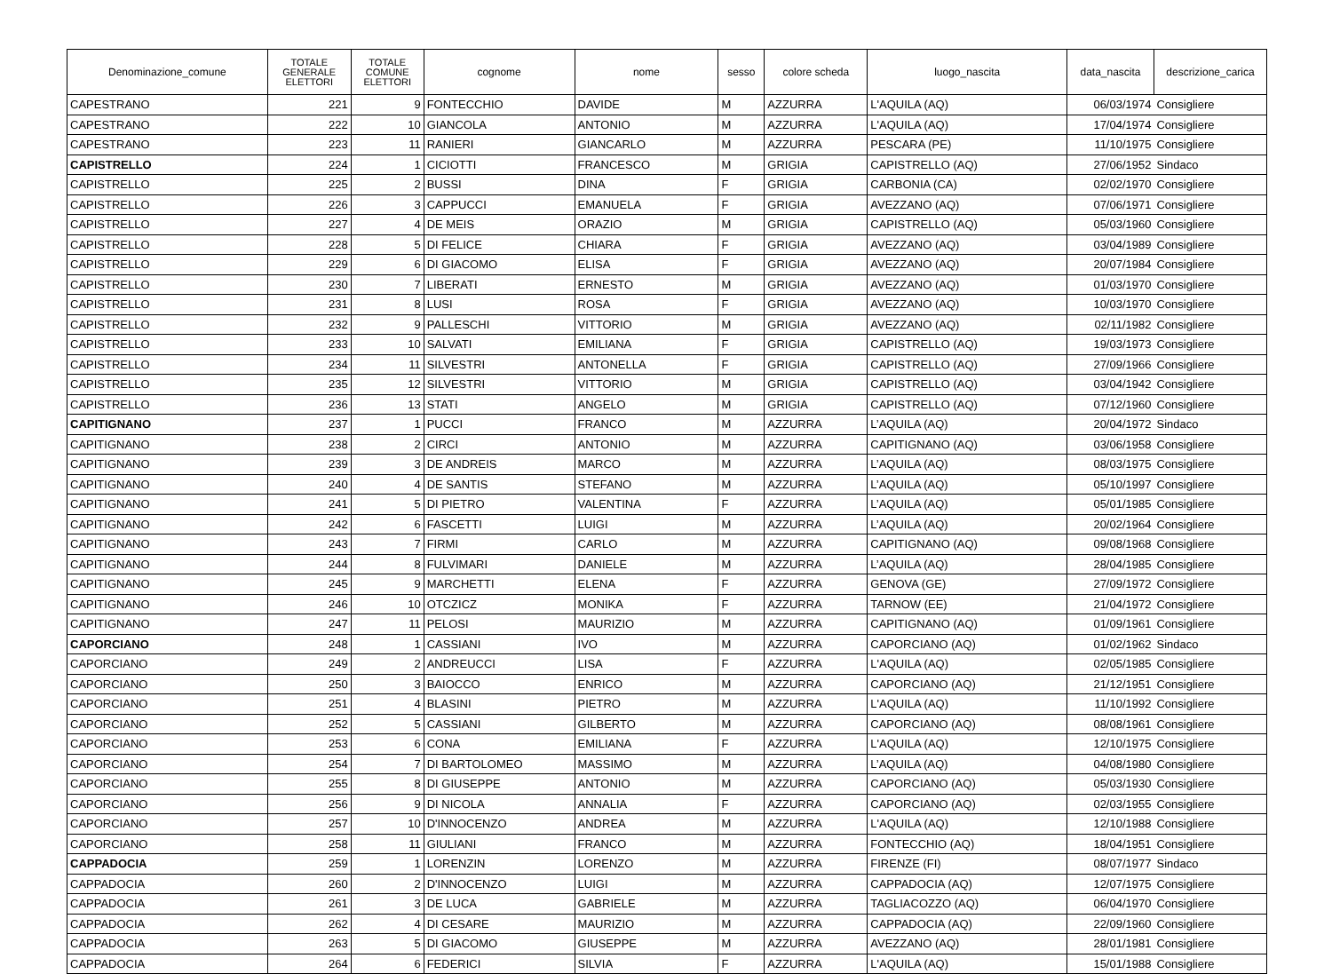| Denominazione_comune | TOTALE GENERALE ELETTORI | TOTALE COMUNE ELETTORI | cognome | nome | sesso | colore scheda | luogo_nascita | data_nascita | descrizione_carica |
| --- | --- | --- | --- | --- | --- | --- | --- | --- | --- |
| CAPESTRANO | 221 | 9 | FONTECCHIO | DAVIDE | M | AZZURRA | L'AQUILA (AQ) | 06/03/1974 | Consigliere |
| CAPESTRANO | 222 | 10 | GIANCOLA | ANTONIO | M | AZZURRA | L'AQUILA (AQ) | 17/04/1974 | Consigliere |
| CAPESTRANO | 223 | 11 | RANIERI | GIANCARLO | M | AZZURRA | PESCARA (PE) | 11/10/1975 | Consigliere |
| CAPISTRELLO | 224 | 1 | CICIOTTI | FRANCESCO | M | GRIGIA | CAPISTRELLO (AQ) | 27/06/1952 | Sindaco |
| CAPISTRELLO | 225 | 2 | BUSSI | DINA | F | GRIGIA | CARBONIA (CA) | 02/02/1970 | Consigliere |
| CAPISTRELLO | 226 | 3 | CAPPUCCI | EMANUELA | F | GRIGIA | AVEZZANO (AQ) | 07/06/1971 | Consigliere |
| CAPISTRELLO | 227 | 4 | DE MEIS | ORAZIO | M | GRIGIA | CAPISTRELLO (AQ) | 05/03/1960 | Consigliere |
| CAPISTRELLO | 228 | 5 | DI FELICE | CHIARA | F | GRIGIA | AVEZZANO (AQ) | 03/04/1989 | Consigliere |
| CAPISTRELLO | 229 | 6 | DI GIACOMO | ELISA | F | GRIGIA | AVEZZANO (AQ) | 20/07/1984 | Consigliere |
| CAPISTRELLO | 230 | 7 | LIBERATI | ERNESTO | M | GRIGIA | AVEZZANO (AQ) | 01/03/1970 | Consigliere |
| CAPISTRELLO | 231 | 8 | LUSI | ROSA | F | GRIGIA | AVEZZANO (AQ) | 10/03/1970 | Consigliere |
| CAPISTRELLO | 232 | 9 | PALLESCHI | VITTORIO | M | GRIGIA | AVEZZANO (AQ) | 02/11/1982 | Consigliere |
| CAPISTRELLO | 233 | 10 | SALVATI | EMILIANA | F | GRIGIA | CAPISTRELLO (AQ) | 19/03/1973 | Consigliere |
| CAPISTRELLO | 234 | 11 | SILVESTRI | ANTONELLA | F | GRIGIA | CAPISTRELLO (AQ) | 27/09/1966 | Consigliere |
| CAPISTRELLO | 235 | 12 | SILVESTRI | VITTORIO | M | GRIGIA | CAPISTRELLO (AQ) | 03/04/1942 | Consigliere |
| CAPISTRELLO | 236 | 13 | STATI | ANGELO | M | GRIGIA | CAPISTRELLO (AQ) | 07/12/1960 | Consigliere |
| CAPITIGNANO | 237 | 1 | PUCCI | FRANCO | M | AZZURRA | L’AQUILA (AQ) | 20/04/1972 | Sindaco |
| CAPITIGNANO | 238 | 2 | CIRCI | ANTONIO | M | AZZURRA | CAPITIGNANO (AQ) | 03/06/1958 | Consigliere |
| CAPITIGNANO | 239 | 3 | DE ANDREIS | MARCO | M | AZZURRA | L’AQUILA (AQ) | 08/03/1975 | Consigliere |
| CAPITIGNANO | 240 | 4 | DE SANTIS | STEFANO | M | AZZURRA | L’AQUILA (AQ) | 05/10/1997 | Consigliere |
| CAPITIGNANO | 241 | 5 | DI PIETRO | VALENTINA | F | AZZURRA | L’AQUILA (AQ) | 05/01/1985 | Consigliere |
| CAPITIGNANO | 242 | 6 | FASCETTI | LUIGI | M | AZZURRA | L’AQUILA (AQ) | 20/02/1964 | Consigliere |
| CAPITIGNANO | 243 | 7 | FIRMI | CARLO | M | AZZURRA | CAPITIGNANO (AQ) | 09/08/1968 | Consigliere |
| CAPITIGNANO | 244 | 8 | FULVIMARI | DANIELE | M | AZZURRA | L’AQUILA (AQ) | 28/04/1985 | Consigliere |
| CAPITIGNANO | 245 | 9 | MARCHETTI | ELENA | F | AZZURRA | GENOVA (GE) | 27/09/1972 | Consigliere |
| CAPITIGNANO | 246 | 10 | OTCZICZ | MONIKA | F | AZZURRA | TARNOW (EE) | 21/04/1972 | Consigliere |
| CAPITIGNANO | 247 | 11 | PELOSI | MAURIZIO | M | AZZURRA | CAPITIGNANO (AQ) | 01/09/1961 | Consigliere |
| CAPORCIANO | 248 | 1 | CASSIANI | IVO | M | AZZURRA | CAPORCIANO (AQ) | 01/02/1962 | Sindaco |
| CAPORCIANO | 249 | 2 | ANDREUCCI | LISA | F | AZZURRA | L'AQUILA (AQ) | 02/05/1985 | Consigliere |
| CAPORCIANO | 250 | 3 | BAIOCCO | ENRICO | M | AZZURRA | CAPORCIANO (AQ) | 21/12/1951 | Consigliere |
| CAPORCIANO | 251 | 4 | BLASINI | PIETRO | M | AZZURRA | L'AQUILA (AQ) | 11/10/1992 | Consigliere |
| CAPORCIANO | 252 | 5 | CASSIANI | GILBERTO | M | AZZURRA | CAPORCIANO (AQ) | 08/08/1961 | Consigliere |
| CAPORCIANO | 253 | 6 | CONA | EMILIANA | F | AZZURRA | L'AQUILA (AQ) | 12/10/1975 | Consigliere |
| CAPORCIANO | 254 | 7 | DI BARTOLOMEO | MASSIMO | M | AZZURRA | L’AQUILA (AQ) | 04/08/1980 | Consigliere |
| CAPORCIANO | 255 | 8 | DI GIUSEPPE | ANTONIO | M | AZZURRA | CAPORCIANO (AQ) | 05/03/1930 | Consigliere |
| CAPORCIANO | 256 | 9 | DI NICOLA | ANNALIA | F | AZZURRA | CAPORCIANO (AQ) | 02/03/1955 | Consigliere |
| CAPORCIANO | 257 | 10 | D'INNOCENZO | ANDREA | M | AZZURRA | L'AQUILA (AQ) | 12/10/1988 | Consigliere |
| CAPORCIANO | 258 | 11 | GIULIANI | FRANCO | M | AZZURRA | FONTECCHIO (AQ) | 18/04/1951 | Consigliere |
| CAPPADOCIA | 259 | 1 | LORENZIN | LORENZO | M | AZZURRA | FIRENZE (FI) | 08/07/1977 | Sindaco |
| CAPPADOCIA | 260 | 2 | D'INNOCENZO | LUIGI | M | AZZURRA | CAPPADOCIA (AQ) | 12/07/1975 | Consigliere |
| CAPPADOCIA | 261 | 3 | DE LUCA | GABRIELE | M | AZZURRA | TAGLIACOZZO (AQ) | 06/04/1970 | Consigliere |
| CAPPADOCIA | 262 | 4 | DI CESARE | MAURIZIO | M | AZZURRA | CAPPADOCIA (AQ) | 22/09/1960 | Consigliere |
| CAPPADOCIA | 263 | 5 | DI GIACOMO | GIUSEPPE | M | AZZURRA | AVEZZANO (AQ) | 28/01/1981 | Consigliere |
| CAPPADOCIA | 264 | 6 | FEDERICI | SILVIA | F | AZZURRA | L'AQUILA (AQ) | 15/01/1988 | Consigliere |